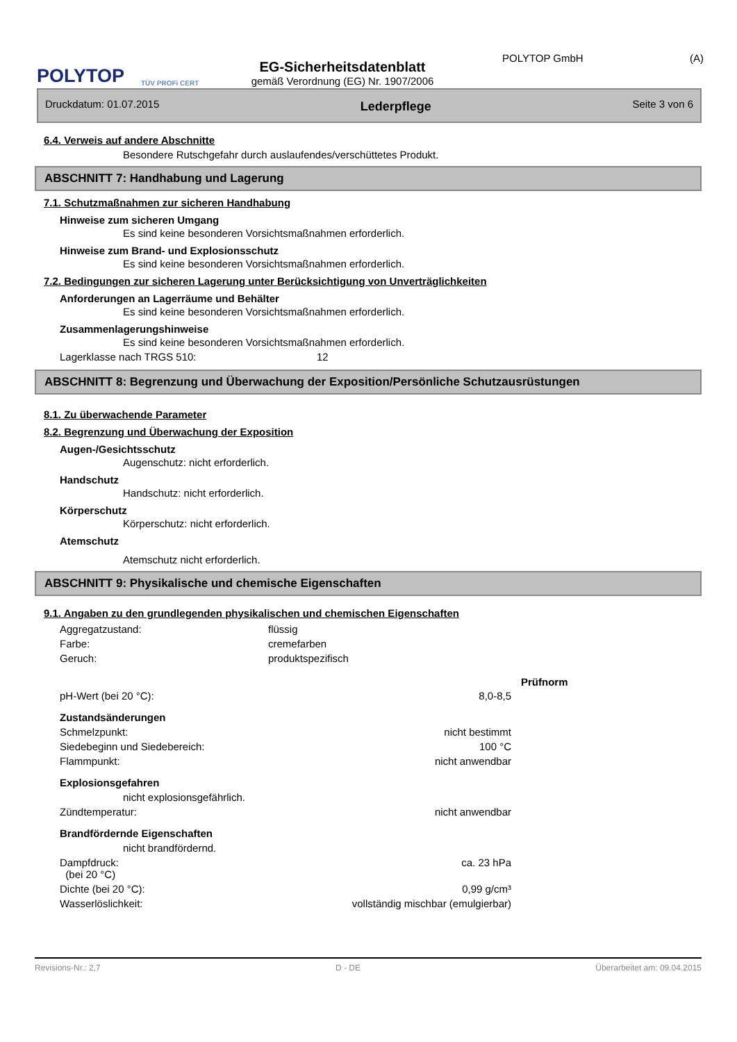POLYTOP
TÜV PROFi CERT
EG-Sicherheitsdatenblatt
gemäß Verordnung (EG) Nr. 1907/2006
POLYTOP GmbH (A)
Druckdatum: 01.07.2015 Lederpflege Seite 3 von 6
6.4. Verweis auf andere Abschnitte
Besondere Rutschgefahr durch auslaufendes/verschüttetes Produkt.
ABSCHNITT 7: Handhabung und Lagerung
7.1. Schutzmaßnahmen zur sicheren Handhabung
Hinweise zum sicheren Umgang
Es sind keine besonderen Vorsichtsmaßnahmen erforderlich.
Hinweise zum Brand- und Explosionsschutz
Es sind keine besonderen Vorsichtsmaßnahmen erforderlich.
7.2. Bedingungen zur sicheren Lagerung unter Berücksichtigung von Unverträglichkeiten
Anforderungen an Lagerräume und Behälter
Es sind keine besonderen Vorsichtsmaßnahmen erforderlich.
Zusammenlagerungshinweise
Es sind keine besonderen Vorsichtsmaßnahmen erforderlich.
| Lagerklasse nach TRGS 510: | 12 |
ABSCHNITT 8: Begrenzung und Überwachung der Exposition/Persönliche Schutzausrüstungen
8.1. Zu überwachende Parameter
8.2. Begrenzung und Überwachung der Exposition
Augen-/Gesichtsschutz
Augenschutz: nicht erforderlich.
Handschutz
Handschutz: nicht erforderlich.
Körperschutz
Körperschutz: nicht erforderlich.
Atemschutz
Atemschutz nicht erforderlich.
ABSCHNITT 9: Physikalische und chemische Eigenschaften
9.1. Angaben zu den grundlegenden physikalischen und chemischen Eigenschaften
| Aggregatzustand: | flüssig |
| Farbe: | cremefarben |
| Geruch: | produktspezifisch |
| | | Prüfnorm |
| --- | --- | --- |
| pH-Wert (bei 20 °C): | 8,0-8,5 | |
| Zustandsänderungen | | |
| Schmelzpunkt: | nicht bestimmt | |
| Siedebeginn und Siedebereich: | 100 °C | |
| Flammpunkt: | nicht anwendbar | |
| Explosionsgefahren | | |
| nicht explosionsgefährlich. | | |
| Zündtemperatur: | nicht anwendbar | |
| Brandfördernde Eigenschaften | | |
| nicht brandfördernd. | | |
| Dampfdruck: (bei 20 °C) | ca. 23 hPa | |
| Dichte (bei 20 °C): | 0,99 g/cm³ | |
| Wasserlöslichkeit: | vollständig mischbar (emulgierbar) | |
Revisions-Nr.: 2,7 D - DE Überarbeitet am: 09.04.2015